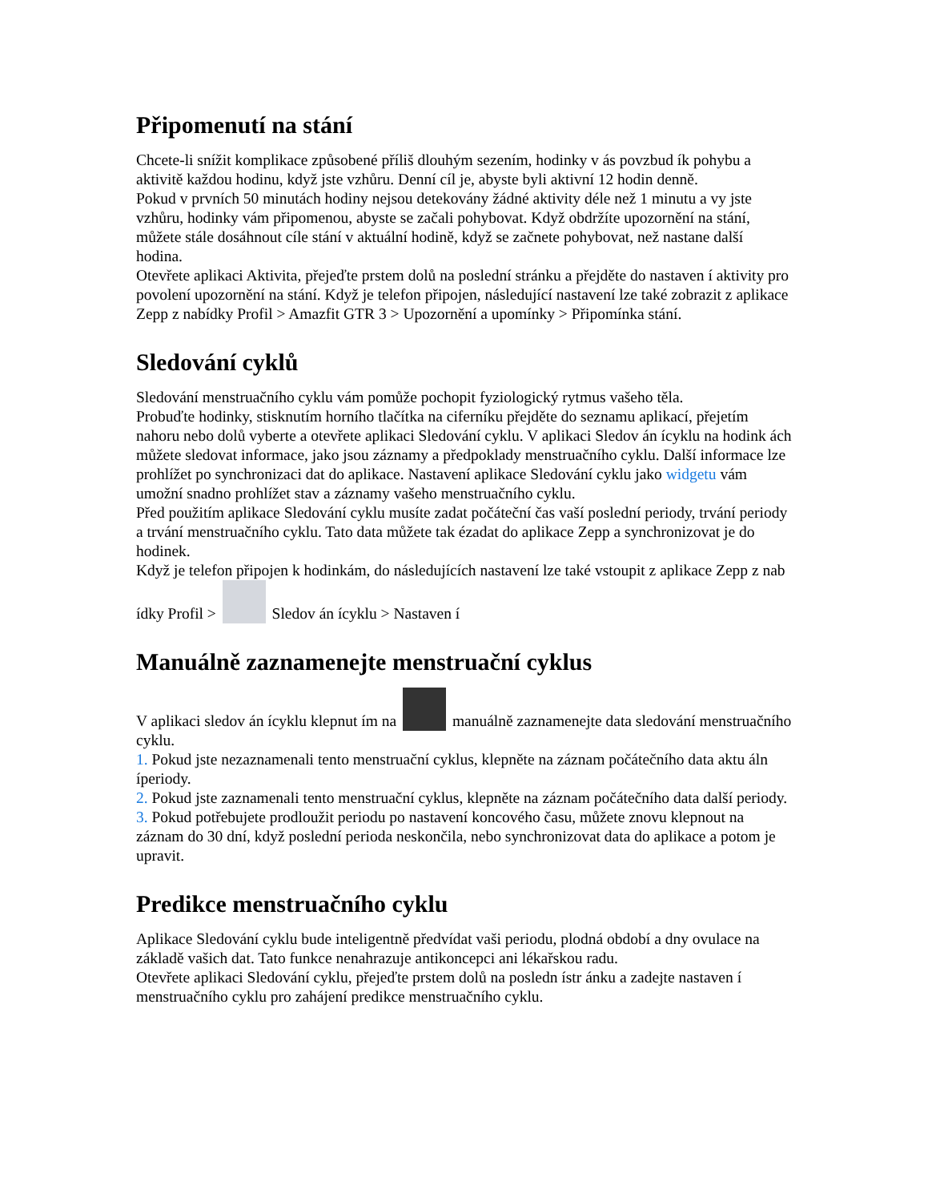Připomenutí na stání
Chcete-li snížit komplikace způsobené příliš dlouhým sezením, hodinky v ás povzbud ík pohybu a aktivitě každou hodinu, když jste vzhůru. Denní cíl je, abyste byli aktivní 12 hodin denně.
Pokud v prvních 50 minutách hodiny nejsou detekovány žádné aktivity déle než 1 minutu a vy jste vzhůru, hodinky vám připomenou, abyste se začali pohybovat. Když obdržíte upozornění na stání, můžete stále dosáhnout cíle stání v aktuální hodině, když se začnete pohybovat, než nastane další hodina.
Otevřete aplikaci Aktivita, přejeďte prstem dolů na poslední stránku a přejděte do nastaven í aktivity pro povolení upozornění na stání. Když je telefon připojen, následující nastavení lze také zobrazit z aplikace Zepp z nabídky Profil > Amazfit GTR 3 > Upozornění a upomínky > Připomínka stání.
Sledování cyklů
Sledování menstruačního cyklu vám pomůže pochopit fyziologický rytmus vašeho těla.
Probuďte hodinky, stisknutím horního tlačítka na ciferníku přejděte do seznamu aplikací, přejetím nahoru nebo dolů vyberte a otevřete aplikaci Sledování cyklu. V aplikaci Sledov án ícyklu na hodink ách můžete sledovat informace, jako jsou záznamy a předpoklady menstruačního cyklu. Další informace lze prohlížet po synchronizaci dat do aplikace. Nastavení aplikace Sledování cyklu jako widgetu vám umožní snadno prohlížet stav a záznamy vašeho menstruačního cyklu.
Před použitím aplikace Sledování cyklu musíte zadat počáteční čas vaší poslední periody, trvání periody a trvání menstruačního cyklu. Tato data můžete tak ézadat do aplikace Zepp a synchronizovat je do hodinek.
Když je telefon připojen k hodinkám, do následujících nastavení lze také vstoupit z aplikace Zepp z nab ídky Profil > Sledov án ícyklu > Nastaven í
Manuálně zaznamenejte menstruační cyklus
V aplikaci sledov án ícyklu klepnut ím na manuálně zaznamenejte data sledování menstruačního cyklu.
1. Pokud jste nezaznamenali tento menstruační cyklus, klepněte na záznam počátečního data aktu áln íperiody.
2. Pokud jste zaznamenali tento menstruační cyklus, klepněte na záznam počátečního data další periody.
3. Pokud potřebujete prodloužit periodu po nastavení koncového času, můžete znovu klepnout na záznam do 30 dní, když poslední perioda neskončila, nebo synchronizovat data do aplikace a potom je upravit.
Predikce menstruačního cyklu
Aplikace Sledování cyklu bude inteligentně předvídat vaši periodu, plodná období a dny ovulace na základě vašich dat. Tato funkce nenahrazuje antikoncepci ani lékařskou radu.
Otevřete aplikaci Sledování cyklu, přejeďte prstem dolů na posledn ístr ánku a zadejte nastaven í menstruačního cyklu pro zahájení predikce menstruačního cyklu.